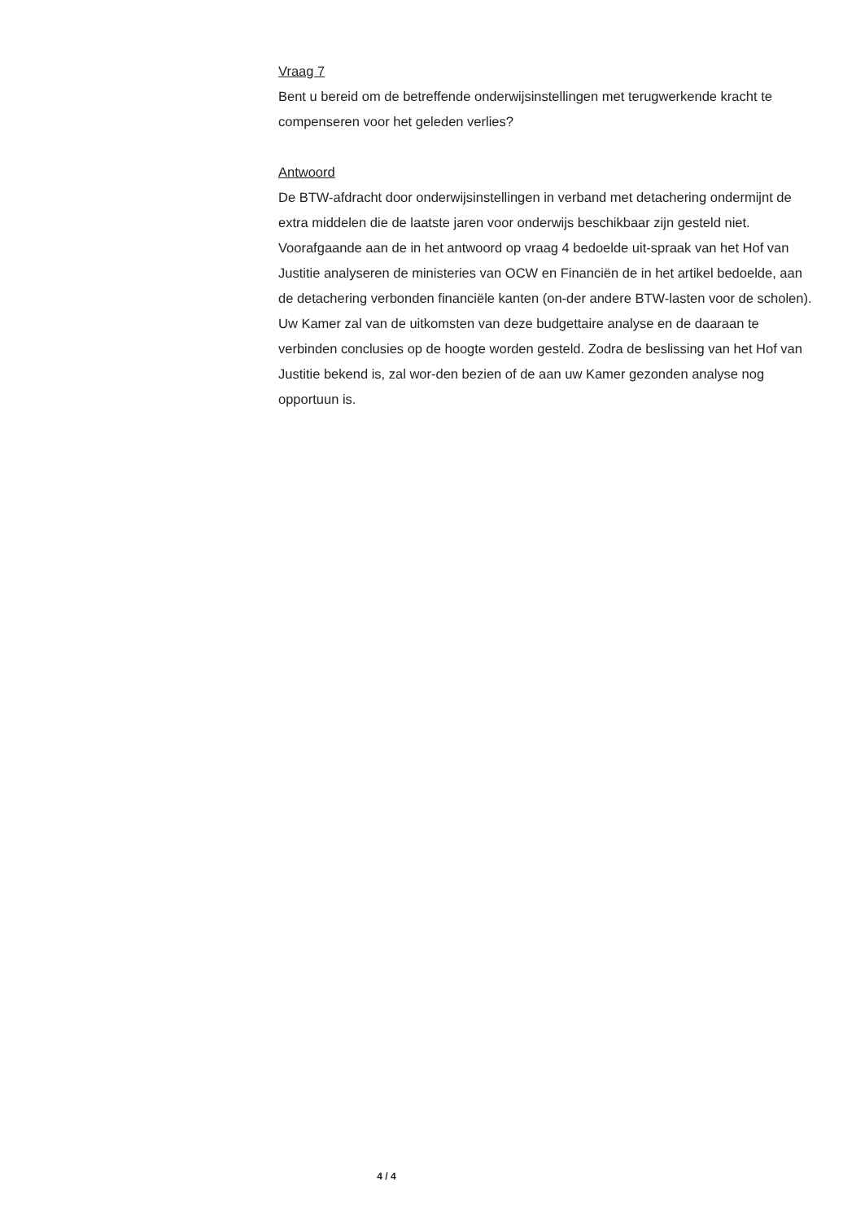Vraag 7
Bent u bereid om de betreffende onderwijsinstellingen met terugwerkende kracht te compenseren voor het geleden verlies?
Antwoord
De BTW-afdracht door onderwijsinstellingen in verband met detachering ondermijnt de extra middelen die de laatste jaren voor onderwijs beschikbaar zijn gesteld niet. Voorafgaande aan de in het antwoord op vraag 4 bedoelde uit-spraak van het Hof van Justitie analyseren de ministeries van OCW en Financiën de in het artikel bedoelde, aan de detachering verbonden financiële kanten (on-der andere BTW-lasten voor de scholen). Uw Kamer zal van de uitkomsten van deze budgettaire analyse en de daaraan te verbinden conclusies op de hoogte worden gesteld. Zodra de beslissing van het Hof van Justitie bekend is, zal wor-den bezien of de aan uw Kamer gezonden analyse nog opportuun is.
4 / 4